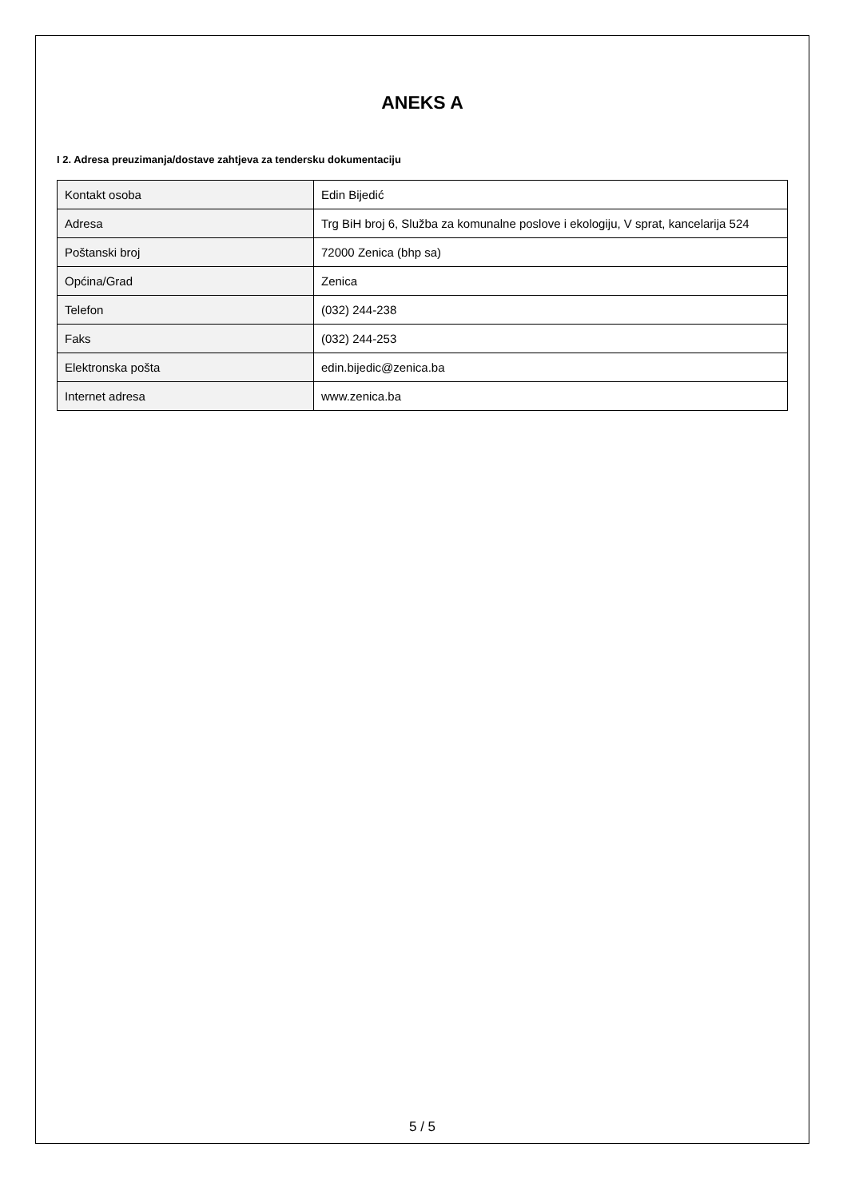ANEKS A
I 2. Adresa preuzimanja/dostave zahtjeva za tendersku dokumentaciju
| Kontakt osoba | Edin Bijedić |
| Adresa | Trg BiH broj 6, Služba za komunalne poslove i ekologiju, V sprat, kancelarija 524 |
| Poštanski broj | 72000 Zenica (bhp sa) |
| Općina/Grad | Zenica |
| Telefon | (032) 244-238 |
| Faks | (032) 244-253 |
| Elektronska pošta | edin.bijedic@zenica.ba |
| Internet adresa | www.zenica.ba |
5 / 5